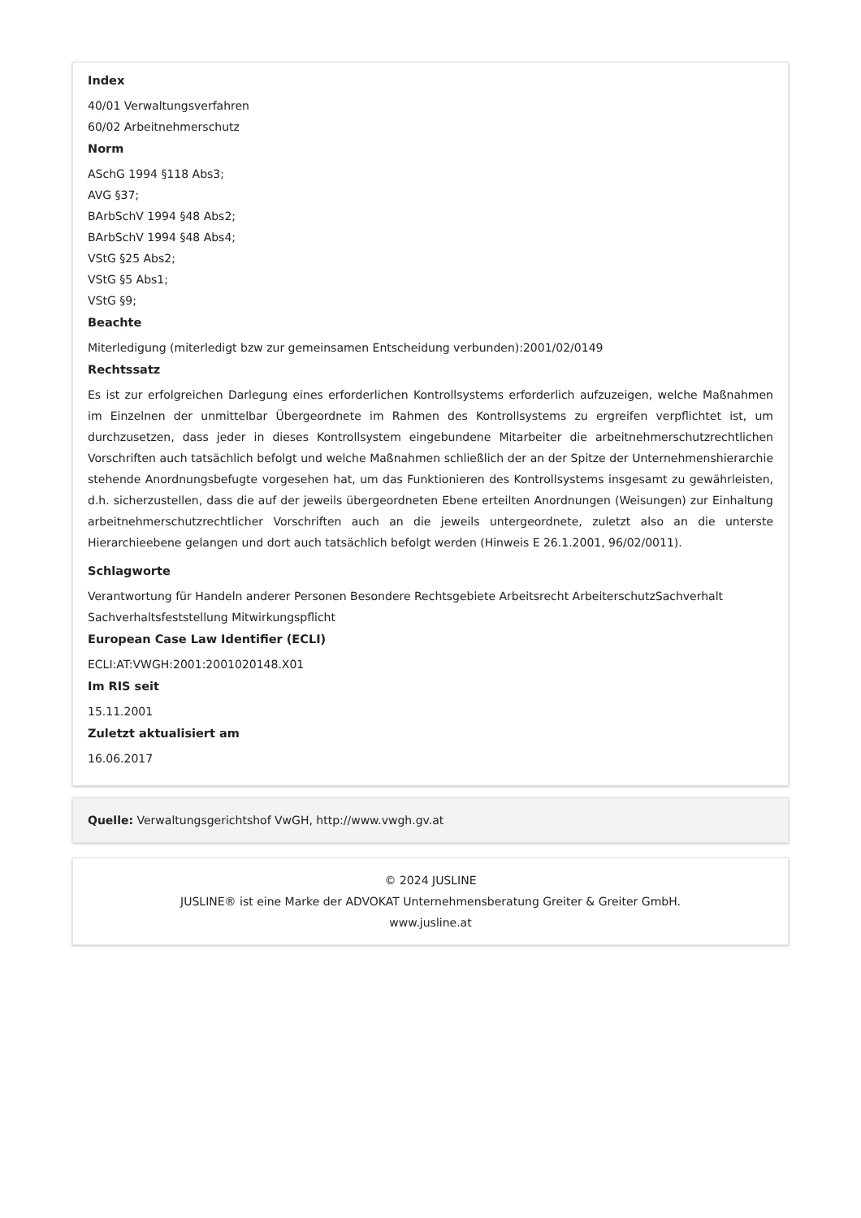Index
40/01 Verwaltungsverfahren
60/02 Arbeitnehmerschutz
Norm
ASchG 1994 §118 Abs3;
AVG §37;
BArbSchV 1994 §48 Abs2;
BArbSchV 1994 §48 Abs4;
VStG §25 Abs2;
VStG §5 Abs1;
VStG §9;
Beachte
Miterledigung (miterledigt bzw zur gemeinsamen Entscheidung verbunden):2001/02/0149
Rechtssatz
Es ist zur erfolgreichen Darlegung eines erforderlichen Kontrollsystems erforderlich aufzuzeigen, welche Maßnahmen im Einzelnen der unmittelbar Übergeordnete im Rahmen des Kontrollsystems zu ergreifen verpflichtet ist, um durchzusetzen, dass jeder in dieses Kontrollsystem eingebundene Mitarbeiter die arbeitnehmerschutzrechtlichen Vorschriften auch tatsächlich befolgt und welche Maßnahmen schließlich der an der Spitze der Unternehmenshierarchie stehende Anordnungsbefugte vorgesehen hat, um das Funktionieren des Kontrollsystems insgesamt zu gewährleisten, d.h. sicherzustellen, dass die auf der jeweils übergeordneten Ebene erteilten Anordnungen (Weisungen) zur Einhaltung arbeitnehmerschutzrechtlicher Vorschriften auch an die jeweils untergeordnete, zuletzt also an die unterste Hierarchieebene gelangen und dort auch tatsächlich befolgt werden (Hinweis E 26.1.2001, 96/02/0011).
Schlagworte
Verantwortung für Handeln anderer Personen Besondere Rechtsgebiete Arbeitsrecht ArbeiterschutzSachverhalt Sachverhaltsfeststellung Mitwirkungspflicht
European Case Law Identifier (ECLI)
ECLI:AT:VWGH:2001:2001020148.X01
Im RIS seit
15.11.2001
Zuletzt aktualisiert am
16.06.2017
Quelle: Verwaltungsgerichtshof VwGH, http://www.vwgh.gv.at
© 2024 JUSLINE
JUSLINE® ist eine Marke der ADVOKAT Unternehmensberatung Greiter & Greiter GmbH.
www.jusline.at